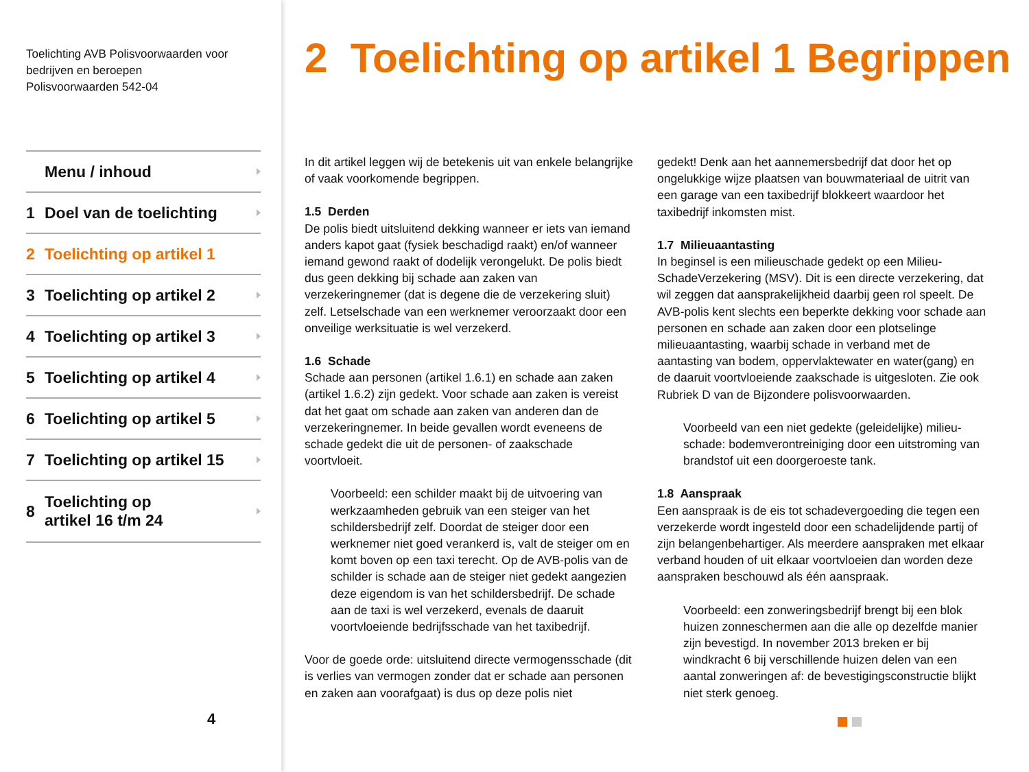Toelichting AVB Polisvoorwaarden voor
bedrijven en beroepen
Polisvoorwaarden 542-04
Menu / inhoud
1 Doel van de toelichting
2 Toelichting op artikel 1
3 Toelichting op artikel 2
4 Toelichting op artikel 3
5 Toelichting op artikel 4
6 Toelichting op artikel 5
7 Toelichting op artikel 15
8 Toelichting op
artikel 16 t/m 24
4
2 Toelichting op artikel 1 Begrippen
In dit artikel leggen wij de betekenis uit van enkele belangrijke of vaak voorkomende begrippen.
1.5 Derden
De polis biedt uitsluitend dekking wanneer er iets van iemand anders kapot gaat (fysiek beschadigd raakt) en/of wanneer iemand gewond raakt of dodelijk verongelukt. De polis biedt dus geen dekking bij schade aan zaken van verzekeringnemer (dat is degene die de verzekering sluit) zelf. Letselschade van een werknemer veroorzaakt door een onveilige werksituatie is wel verzekerd.
1.6 Schade
Schade aan personen (artikel 1.6.1) en schade aan zaken (artikel 1.6.2) zijn gedekt. Voor schade aan zaken is vereist dat het gaat om schade aan zaken van anderen dan de verzekeringnemer. In beide gevallen wordt eveneens de schade gedekt die uit de personen- of zaakschade voortvloeit.
Voorbeeld: een schilder maakt bij de uitvoering van werkzaamheden gebruik van een steiger van het schildersbedrijf zelf. Doordat de steiger door een werknemer niet goed verankerd is, valt de steiger om en komt boven op een taxi terecht. Op de AVB-polis van de schilder is schade aan de steiger niet gedekt aangezien deze eigendom is van het schildersbedrijf. De schade aan de taxi is wel verzekerd, evenals de daaruit voortvloeiende bedrijfsschade van het taxibedrijf.
Voor de goede orde: uitsluitend directe vermogensschade (dit is verlies van vermogen zonder dat er schade aan personen en zaken aan voorafgaat) is dus op deze polis niet
gedekt! Denk aan het aannemersbedrijf dat door het op ongelukkige wijze plaatsen van bouwmateriaal de uitrit van een garage van een taxibedrijf blokkeert waardoor het taxibedrijf inkomsten mist.
1.7 Milieuaantasting
In beginsel is een milieuschade gedekt op een Milieu-SchadeVerzekering (MSV). Dit is een directe verzekering, dat wil zeggen dat aansprakelijkheid daarbij geen rol speelt. De AVB-polis kent slechts een beperkte dekking voor schade aan personen en schade aan zaken door een plotselinge milieuaantasting, waarbij schade in verband met de aantasting van bodem, oppervlaktewater en water(gang) en de daaruit voortvloeiende zaakschade is uitgesloten. Zie ook Rubriek D van de Bijzondere polisvoorwaarden.
Voorbeeld van een niet gedekte (geleidelijke) milieu-schade: bodemverontreiniging door een uitstroming van brandstof uit een doorgeroeste tank.
1.8 Aanspraak
Een aanspraak is de eis tot schadevergoeding die tegen een verzekerde wordt ingesteld door een schadelijdende partij of zijn belangenbehartiger. Als meerdere aanspraken met elkaar verband houden of uit elkaar voortvloeien dan worden deze aanspraken beschouwd als één aanspraak.
Voorbeeld: een zonweringsbedrijf brengt bij een blok huizen zonneschermen aan die alle op dezelfde manier zijn bevestigd. In november 2013 breken er bij windkracht 6 bij verschillende huizen delen van een aantal zonweringen af: de bevestigingsconstructie blijkt niet sterk genoeg.